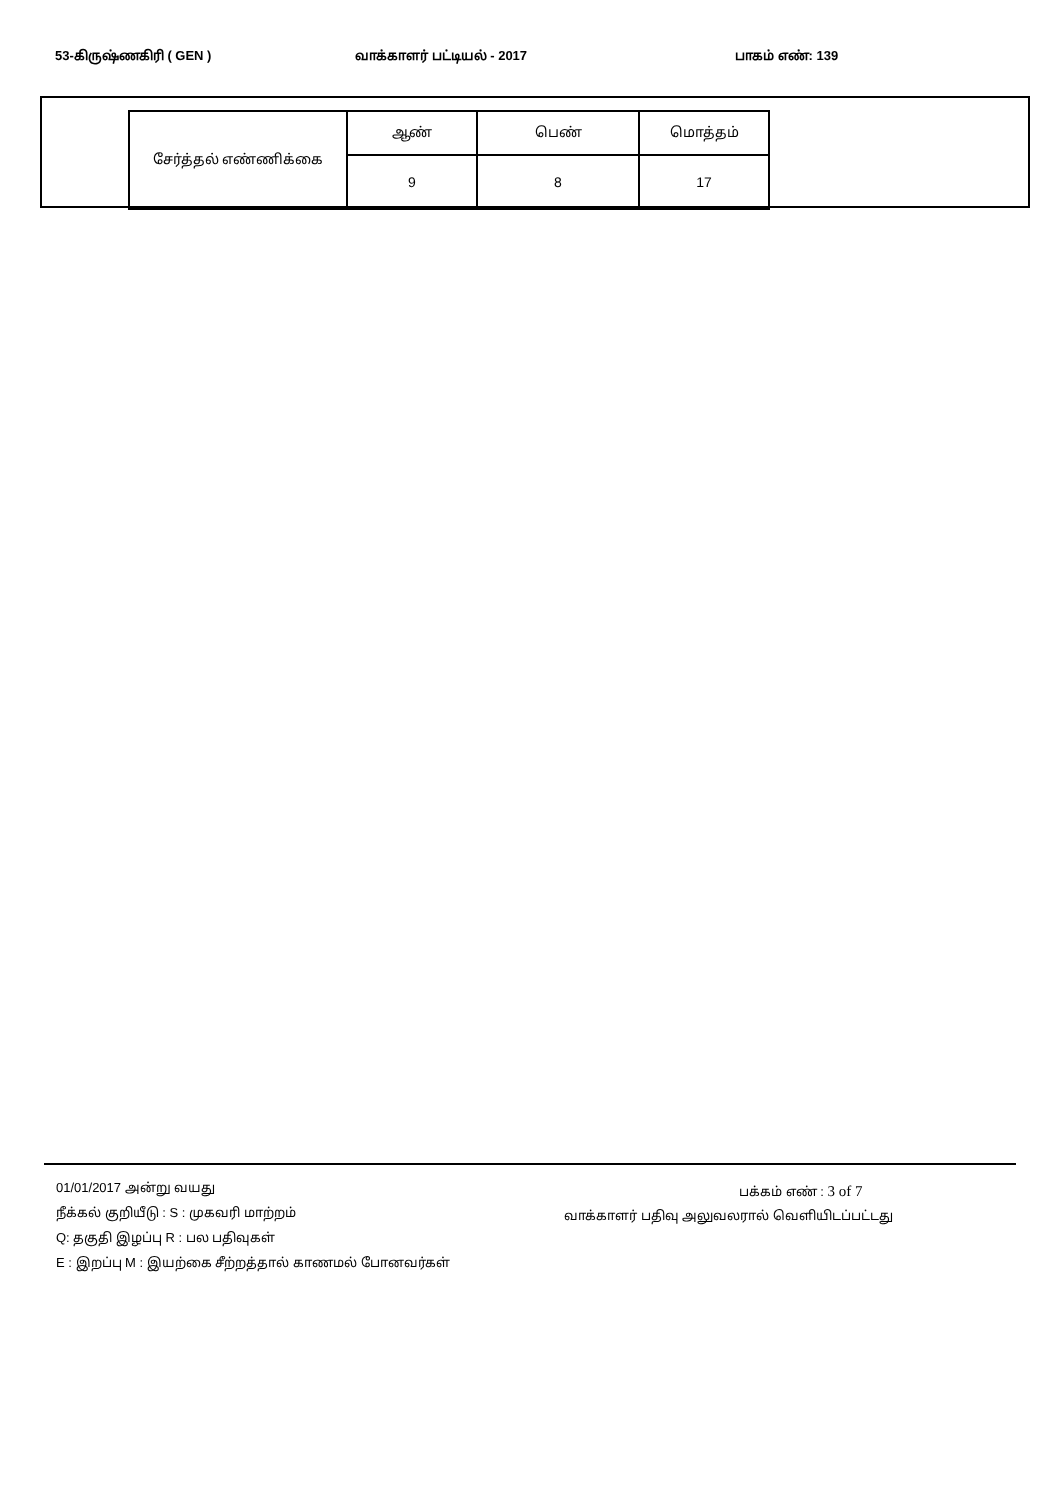53-கிருஷ்ணகிரி ( GEN ) வாக்காளர் பட்டியல் - 2017 பாகம் எண்: 139
| சேர்த்தல் எண்ணிக்கை | ஆண் | பெண் | மொத்தம் |
| | 9 | 8 | 17 |
01/01/2017 அன்று வயது
நீக்கல் குறியீடு : S : முகவரி மாற்றம்
Q: தகுதி இழப்பு R : பல பதிவுகள்
E : இறப்பு M : இயற்கை சீற்றத்தால் காணமல் போனவர்கள்
பக்கம் எண் : 3 of 7
வாக்காளர் பதிவு அலுவலரால் வெளியிடப்பட்டது